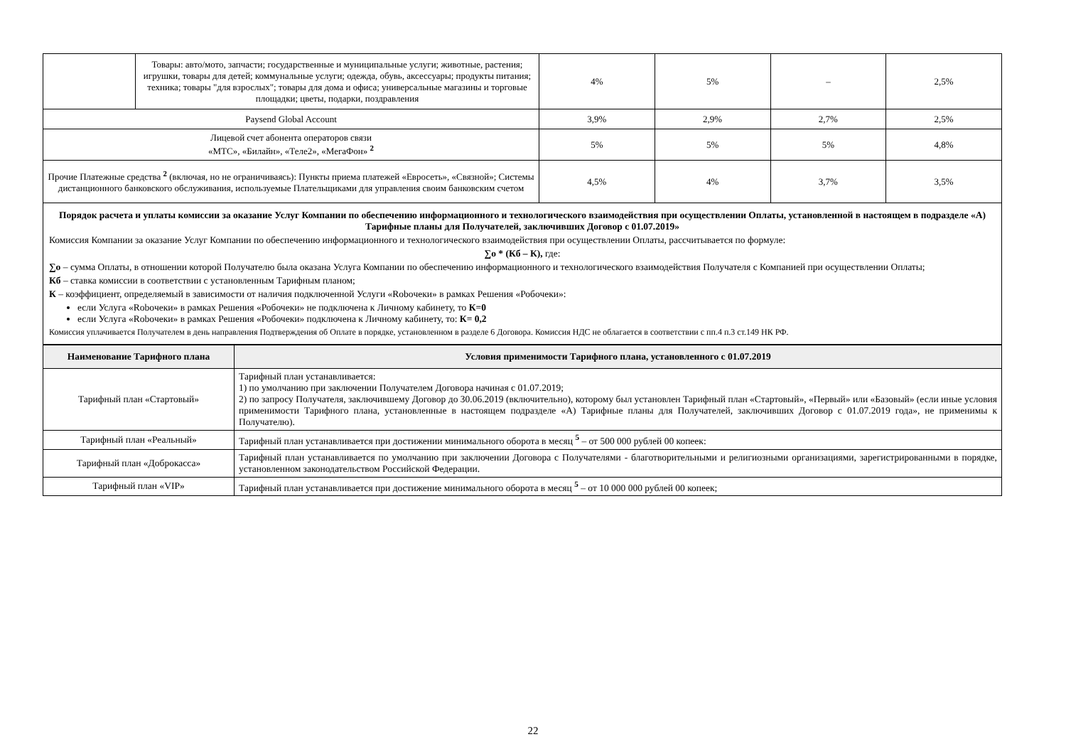| | Товары: авто/мото, запчасти; государственные и муниципальные услуги; животные, растения; игрушки, товары для детей; коммунальные услуги; одежда, обувь, аксессуары; продукты питания; техника; товары "для взрослых"; товары для дома и офиса; универсальные магазины и торговые площадки; цветы, подарки, поздравления | 4% | 5% | – | 2,5% |
| Paysend Global Account | | 3,9% | 2,9% | 2,7% | 2,5% |
| Лицевой счет абонента операторов связи «МТС», «Билайн», «Теле2», «МегаФон» <sup>2</sup> | | 5% | 5% | 5% | 4,8% |
| Прочие Платежные средства <sup>2</sup> (включая, но не ограничиваясь): Пункты приема платежей «Евросеть», «Связной»; Системы дистанционного банковского обслуживания, используемые Плательщиками для управления своим банковским счетом | | 4,5% | 4% | 3,7% | 3,5% |
Порядок расчета и уплаты комиссии за оказание Услуг Компании по обеспечению информационного и технологического взаимодействия при осуществлении Оплаты, установленной в настоящем в подразделе «А) Тарифные планы для Получателей, заключивших Договор с 01.07.2019»
Комиссия Компании за оказание Услуг Компании по обеспечению информационного и технологического взаимодействия при осуществлении Оплаты, рассчитывается по формуле:
∑о * (Кб – К), где:
∑о – сумма Оплаты, в отношении которой Получателю была оказана Услуга Компании по обеспечению информационного и технологического взаимодействия Получателя с Компанией при осуществлении Оплаты;
Кб – ставка комиссии в соответствии с установленным Тарифным планом;
К – коэффициент, определяемый в зависимости от наличия подключенной Услуги «Roboчеки» в рамках Решения «Робочеки»:
если Услуга «Roboчеки» в рамках Решения «Робочеки» не подключена к Личному кабинету, то К=0
если Услуга «Roboчеки» в рамках Решения «Робочеки» подключена к Личному кабинету, то: К= 0,2
Комиссия уплачивается Получателем в день направления Подтверждения об Оплате в порядке, установленном в разделе 6 Договора. Комиссия НДС не облагается в соответствии с пп.4 п.3 ст.149 НК РФ.
| Наименование Тарифного плана | Условия применимости Тарифного плана, установленного с 01.07.2019 |
| --- | --- |
| Тарифный план «Стартовый» | Тарифный план устанавливается: 1) по умолчанию при заключении Получателем Договора начиная с 01.07.2019; 2) по запросу Получателя, заключившему Договор до 30.06.2019 (включительно), которому был установлен Тарифный план «Стартовый», «Первый» или «Базовый» (если иные условия применимости Тарифного плана, установленные в настоящем подразделе «А) Тарифные планы для Получателей, заключивших Договор с 01.07.2019 года», не применимы к Получателю). |
| Тарифный план «Реальный» | Тарифный план устанавливается при достижении минимального оборота в месяц <sup>5</sup> – от 500 000 рублей 00 копеек: |
| Тарифный план «Доброкасса» | Тарифный план устанавливается по умолчанию при заключении Договора с Получателями - благотворительными и религиозными организациями, зарегистрированными в порядке, установленном законодательством Российской Федерации. |
| Тарифный план «VIP» | Тарифный план устанавливается при достижение минимального оборота в месяц <sup>5</sup> – от 10 000 000 рублей 00 копеек; |
22